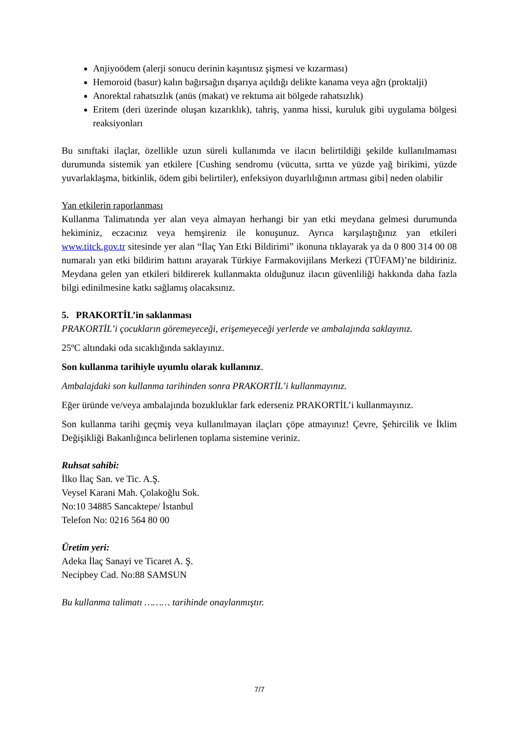Anjiyoödem (alerji sonucu derinin kaşıntısız şişmesi ve kızarması)
Hemoroid (basur) kalın bağırsağın dışarıya açıldığı delikte kanama veya ağrı (proktalji)
Anorektal rahatsızlık (anüs (makat) ve rektuma ait bölgede rahatsızlık)
Eritem (deri üzerinde oluşan kızarıklık), tahriş, yanma hissi, kuruluk gibi uygulama bölgesi reaksiyonları
Bu sınıftaki ilaçlar, özellikle uzun süreli kullanımda ve ilacın belirtildiği şekilde kullanılmaması durumunda sistemik yan etkilere [Cushing sendromu (vücutta, sırtta ve yüzde yağ birikimi, yüzde yuvarlaklaşma, bitkinlik, ödem gibi belirtiler), enfeksiyon duyarlılığının artması gibi] neden olabilir
Yan etkilerin raporlanması
Kullanma Talimatında yer alan veya almayan herhangi bir yan etki meydana gelmesi durumunda hekiminiz, eczacınız veya hemşireniz ile konuşunuz. Ayrıca karşılaştığınız yan etkileri www.titck.gov.tr sitesinde yer alan “İlaç Yan Etki Bildirimi” ikonuna tıklayarak ya da 0 800 314 00 08 numaralı yan etki bildirim hattını arayarak Türkiye Farmakovijilans Merkezi (TÜFAM)’ne bildiriniz. Meydana gelen yan etkileri bildirerek kullanmakta olduğunuz ilacın güvenliliği hakkında daha fazla bilgi edinilmesine katkı sağlamış olacaksınız.
5. PRAKORTİL’in saklanması
PRAKORTİL’i çocukların göremeyeceği, erişemeyeceği yerlerde ve ambalajında saklayınız.
25ºC altındaki oda sıcaklığında saklayınız.
Son kullanma tarihiyle uyumlu olarak kullanınız.
Ambalajdaki son kullanma tarihinden sonra PRAKORTİL’i kullanmayınız.
Eğer üründe ve/veya ambalajında bozukluklar fark ederseniz PRAKORTİL’i kullanmayınız.
Son kullanma tarihi geçmiş veya kullanılmayan ilaçları çöpe atmayınız! Çevre, Şehircilik ve İklim Değişikliği Bakanlığınca belirlenen toplama sistemine veriniz.
Ruhsat sahibi:
İlko İlaç San. ve Tic. A.Ş.
Veysel Karani Mah. Çolakoğlu Sok.
No:10 34885 Sancaktepe/ İstanbul
Telefon No: 0216 564 80 00
Üretim yeri:
Adeka İlaç Sanayi ve Ticaret A. Ş.
Necipbey Cad. No:88 SAMSUN
Bu kullanma talimatı ……… tarihinde onaylanmıştır.
7/7